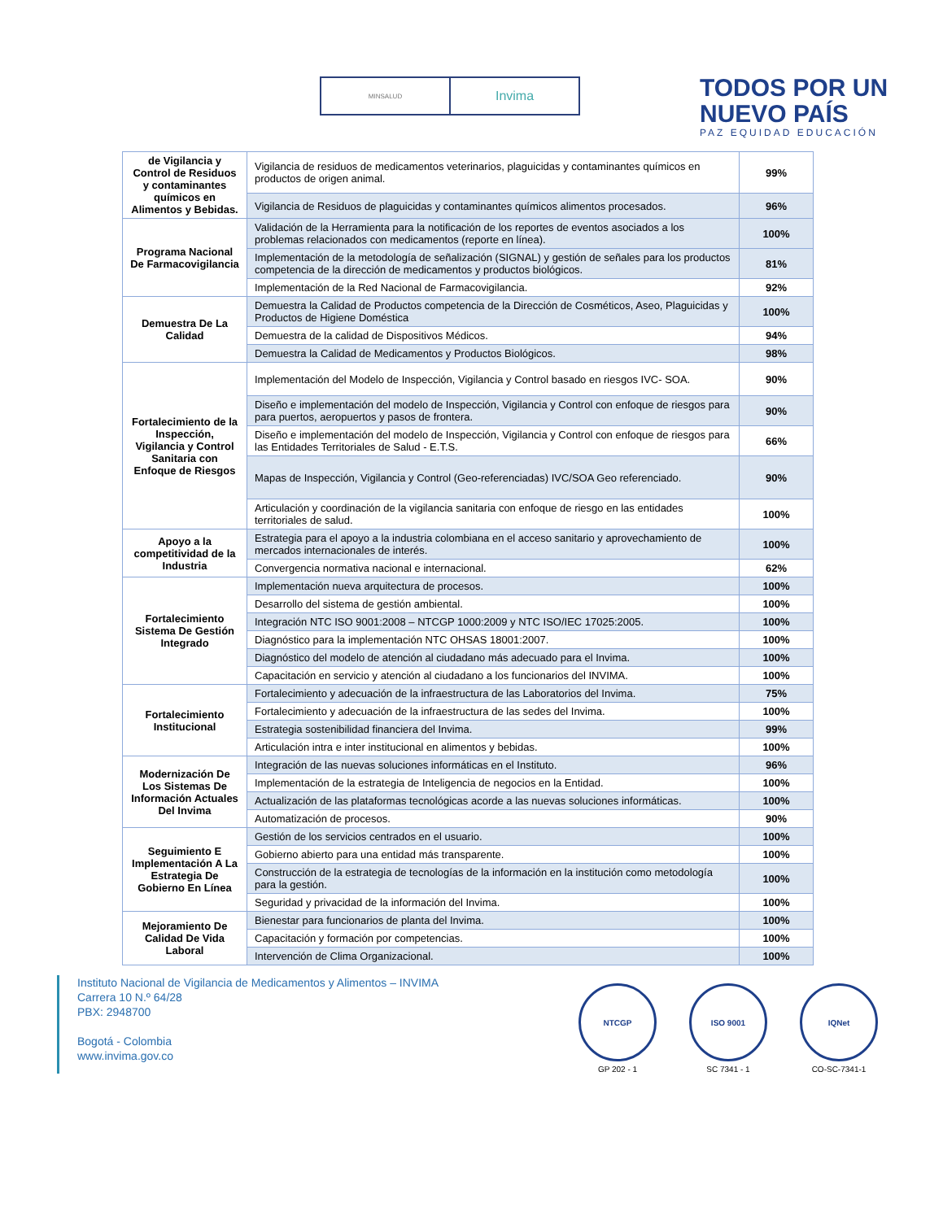MINSALUD
Invima
TODOS POR UN
NUEVO PAÍS
PAZ EQUIDAD EDUCACIÓN
| de Vigilancia y Control de Residuos y contaminantes químicos en Alimentos y Bebidas. | Vigilancia de residuos de medicamentos veterinarios, plaguicidas y contaminantes químicos en productos de origen animal. | 99% |
| | Vigilancia de Residuos de plaguicidas y contaminantes químicos alimentos procesados. | 96% |
| Programa Nacional De Farmacovigilancia | Validación de la Herramienta para la notificación de los reportes de eventos asociados a los problemas relacionados con medicamentos (reporte en línea). | 100% |
| | Implementación de la metodología de señalización (SIGNAL) y gestión de señales para los productos competencia de la dirección de medicamentos y productos biológicos. | 81% |
| | Implementación de la Red Nacional de Farmacovigilancia. | 92% |
| Demuestra De La Calidad | Demuestra la Calidad de Productos competencia de la Dirección de Cosméticos, Aseo, Plaguicidas y Productos de Higiene Doméstica | 100% |
| | Demuestra de la calidad de Dispositivos Médicos. | 94% |
| | Demuestra la Calidad de Medicamentos y Productos Biológicos. | 98% |
| Fortalecimiento de la Inspección, Vigilancia y Control Sanitaria con Enfoque de Riesgos | Implementación del Modelo de Inspección, Vigilancia y Control basado en riesgos IVC- SOA. | 90% |
| | Diseño e implementación del modelo de Inspección, Vigilancia y Control con enfoque de riesgos para para puertos, aeropuertos y pasos de frontera. | 90% |
| | Diseño e implementación del modelo de Inspección, Vigilancia y Control con enfoque de riesgos para las Entidades Territoriales de Salud - E.T.S. | 66% |
| | Mapas de Inspección, Vigilancia y Control (Geo-referenciadas) IVC/SOA Geo referenciado. | 90% |
| | Articulación y coordinación de la vigilancia sanitaria con enfoque de riesgo en las entidades territoriales de salud. | 100% |
| Apoyo a la competitividad de la Industria | Estrategia para el apoyo a la industria colombiana en el acceso sanitario y aprovechamiento de mercados internacionales de interés. | 100% |
| | Convergencia normativa nacional e internacional. | 62% |
| Fortalecimiento Sistema De Gestión Integrado | Implementación nueva arquitectura de procesos. | 100% |
| | Desarrollo del sistema de gestión ambiental. | 100% |
| | Integración NTC ISO 9001:2008 – NTCGP 1000:2009 y NTC ISO/IEC 17025:2005. | 100% |
| | Diagnóstico para la implementación NTC OHSAS 18001:2007. | 100% |
| | Diagnóstico del modelo de atención al ciudadano más adecuado para el Invima. | 100% |
| | Capacitación en servicio y atención al ciudadano a los funcionarios del INVIMA. | 100% |
| Fortalecimiento Institucional | Fortalecimiento y adecuación de la infraestructura de las Laboratorios del Invima. | 75% |
| | Fortalecimiento y adecuación de la infraestructura de las sedes del Invima. | 100% |
| | Estrategia sostenibilidad financiera del Invima. | 99% |
| | Articulación intra e inter institucional en alimentos y bebidas. | 100% |
| Modernización De Los Sistemas De Información Actuales Del Invima | Integración de las nuevas soluciones informáticas en el Instituto. | 96% |
| | Implementación de la estrategia de Inteligencia de negocios en la Entidad. | 100% |
| | Actualización de las plataformas tecnológicas acorde a las nuevas soluciones informáticas. | 100% |
| | Automatización de procesos. | 90% |
| Seguimiento E Implementación A La Estrategia De Gobierno En Línea | Gestión de los servicios centrados en el usuario. | 100% |
| | Gobierno abierto para una entidad más transparente. | 100% |
| | Construcción de la estrategia de tecnologías de la información en la institución como metodología para la gestión. | 100% |
| | Seguridad y privacidad de la información del Invima. | 100% |
| Mejoramiento De Calidad De Vida Laboral | Bienestar para funcionarios de planta del Invima. | 100% |
| | Capacitación y formación por competencias. | 100% |
| | Intervención de Clima Organizacional. | 100% |
Instituto Nacional de Vigilancia de Medicamentos y Alimentos – INVIMA
Carrera 10 N.º 64/28
PBX: 2948700
Bogotá - Colombia
www.invima.gov.co
NTCGP
GP 202 - 1
ISO 9001
SC 7341 - 1
IQNet
CO-SC-7341-1